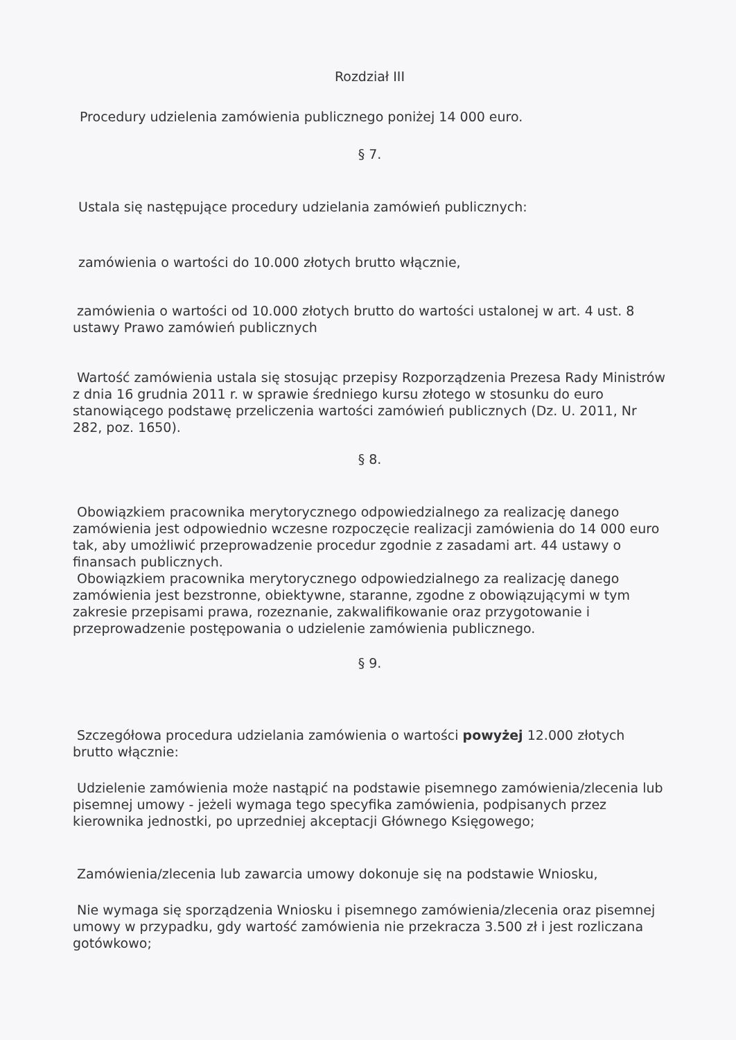Rozdział III
Procedury udzielenia zamówienia publicznego poniżej 14 000 euro.
§ 7.
Ustala się następujące procedury udzielania zamówień publicznych:
zamówienia o wartości do 10.000 złotych brutto włącznie,
zamówienia o wartości od 10.000 złotych brutto do wartości ustalonej w art. 4 ust. 8 ustawy Prawo zamówień publicznych
Wartość zamówienia ustala się stosując przepisy Rozporządzenia Prezesa Rady Ministrów z dnia 16 grudnia 2011 r. w sprawie średniego kursu złotego w stosunku do euro stanowiącego podstawę przeliczenia wartości zamówień publicznych (Dz. U. 2011, Nr 282, poz. 1650).
§ 8.
Obowiązkiem pracownika merytorycznego odpowiedzialnego za realizację danego zamówienia jest odpowiednio wczesne rozpoczęcie realizacji zamówienia do 14 000 euro tak, aby umożliwić przeprowadzenie procedur zgodnie z zasadami art. 44 ustawy o finansach publicznych.
Obowiązkiem pracownika merytorycznego odpowiedzialnego za realizację danego zamówienia jest bezstronne, obiektywne, staranne, zgodne z obowiązującymi w tym zakresie przepisami prawa, rozeznanie, zakwalifikowanie oraz przygotowanie i przeprowadzenie postępowania o udzielenie zamówienia publicznego.
§ 9.
Szczegółowa procedura udzielania zamówienia o wartości powyżej 12.000 złotych brutto włącznie:
Udzielenie zamówienia może nastąpić na podstawie pisemnego zamówienia/zlecenia lub pisemnej umowy - jeżeli wymaga tego specyfika zamówienia, podpisanych przez kierownika jednostki, po uprzedniej akceptacji Głównego Księgowego;
Zamówienia/zlecenia lub zawarcia umowy dokonuje się na podstawie Wniosku,
Nie wymaga się sporządzenia Wniosku i pisemnego zamówienia/zlecenia oraz pisemnej umowy w przypadku, gdy wartość zamówienia nie przekracza 3.500 zł i jest rozliczana gotówkowo;